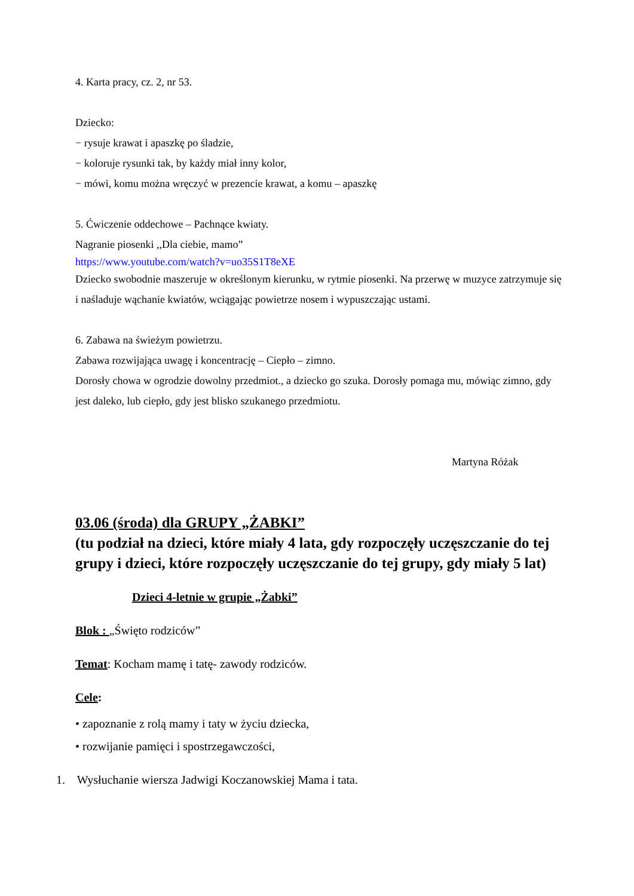4. Karta pracy, cz. 2, nr 53.
Dziecko:
− rysuje krawat i apaszkę po śladzie,
− koloruje rysunki tak, by każdy miał inny kolor,
− mówi, komu można wręczyć w prezencie krawat, a komu – apaszkę
5. Ćwiczenie oddechowe – Pachnące kwiaty.
Nagranie piosenki ,,Dla ciebie, mamo”
https://www.youtube.com/watch?v=uo35S1T8eXE
Dziecko swobodnie maszeruje w określonym kierunku, w rytmie piosenki. Na przerwę w muzyce zatrzymuje się i naśladuje wąchanie kwiatów, wciągając powietrze nosem i wypuszczając ustami.
6. Zabawa na świeżym powietrzu.
Zabawa rozwijająca uwagę i koncentrację – Ciepło – zimno.
Dorosły chowa w ogrodzie dowolny przedmiot., a dziecko go szuka. Dorosły pomaga mu, mówiąc zimno, gdy jest daleko, lub ciepło, gdy jest blisko szukanego przedmiotu.
Martyna Różak
03.06 (środa) dla GRUPY „ŻABKI”
(tu podział na dzieci, które miały 4 lata, gdy rozpoczęły uczęszczanie do tej grupy i dzieci, które rozpoczęły uczęszczanie do tej grupy, gdy miały 5 lat)
Dzieci 4-letnie w grupie „Żabki”
Blok : „Święto rodziców”
Temat: Kocham mamę i tatę- zawody rodziców.
Cele:
• zapoznanie z rolą mamy i taty w życiu dziecka,
• rozwijanie pamięci i spostrzegawczości,
1. Wysłuchanie wiersza Jadwigi Koczanowskiej Mama i tata.